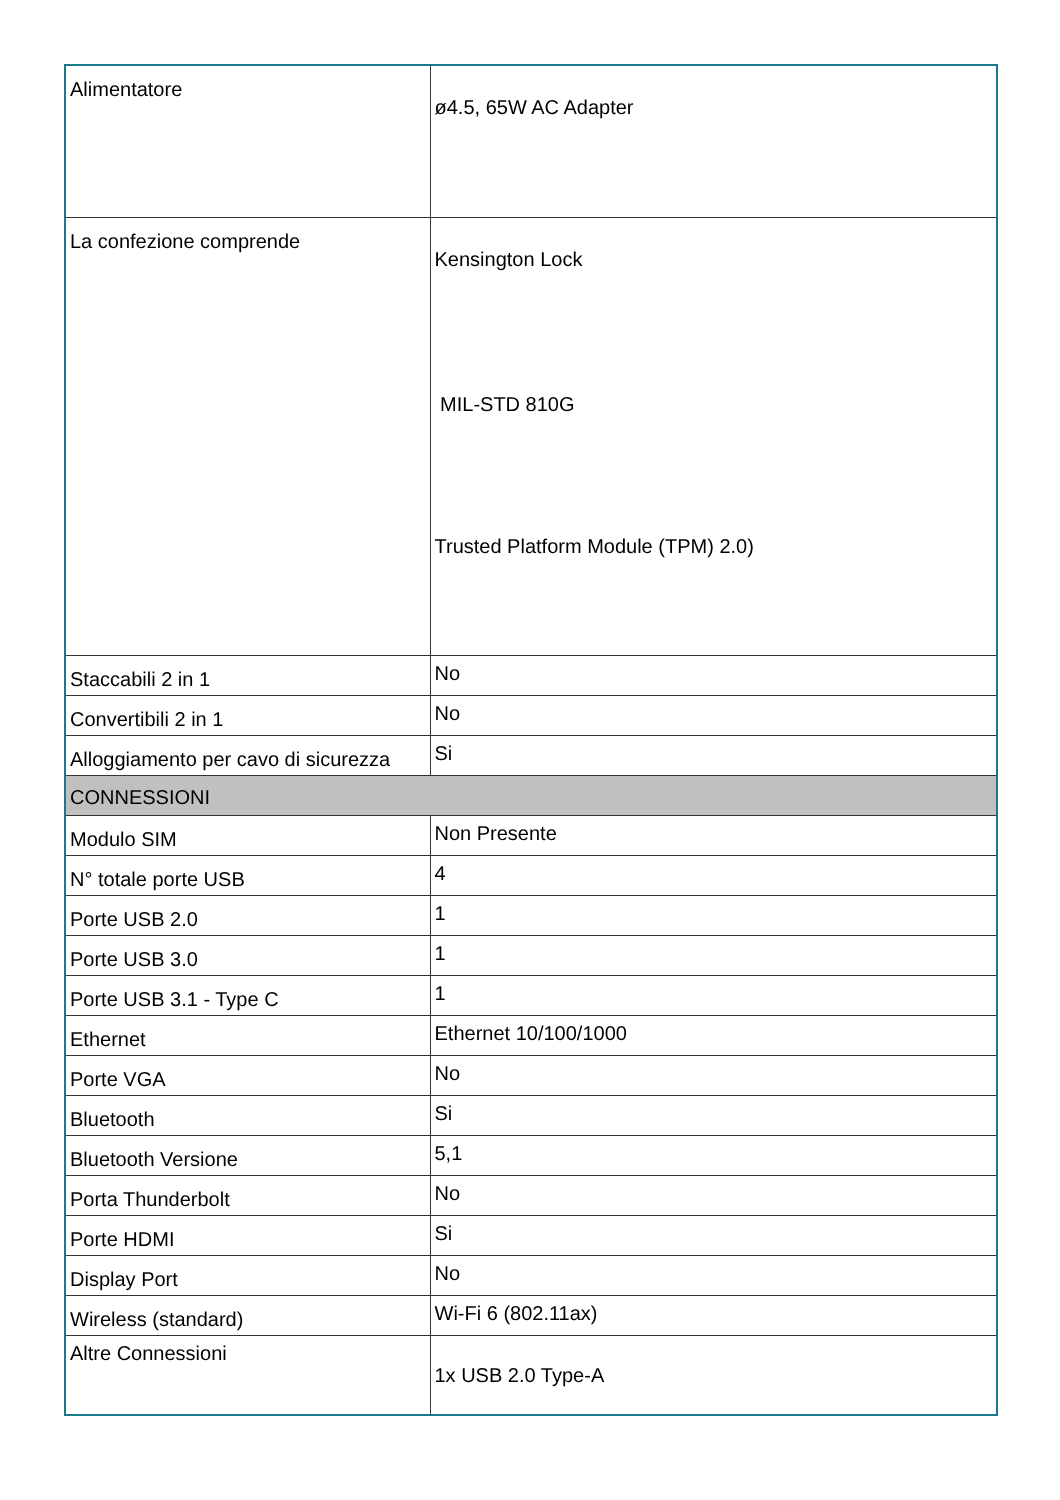| Alimentatore | ø4.5, 65W AC Adapter |
| La confezione comprende | Kensington Lock MIL-STD 810G Trusted Platform Module (TPM) 2.0) |
| Staccabili 2 in 1 | No |
| Convertibili 2 in 1 | No |
| Alloggiamento per cavo di sicurezza | Si |
| CONNESSIONI | |
| Modulo SIM | Non Presente |
| N° totale porte USB | 4 |
| Porte USB 2.0 | 1 |
| Porte USB 3.0 | 1 |
| Porte USB 3.1 - Type C | 1 |
| Ethernet | Ethernet 10/100/1000 |
| Porte VGA | No |
| Bluetooth | Si |
| Bluetooth Versione | 5,1 |
| Porta Thunderbolt | No |
| Porte HDMI | Si |
| Display Port | No |
| Wireless (standard) | Wi-Fi 6 (802.11ax) |
| Altre Connessioni | 1x USB 2.0 Type-A |